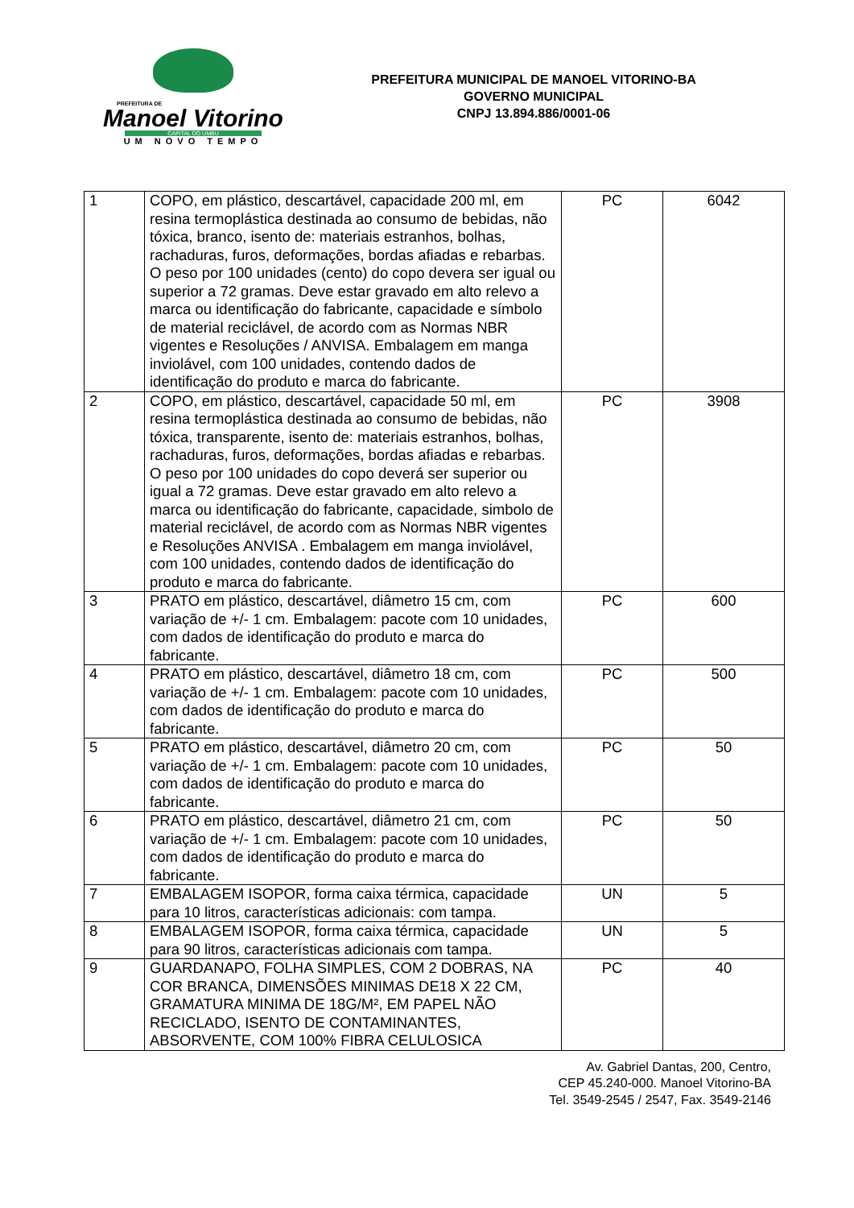PREFEITURA DE
Manoel Vitorino
CAPITAL DO UMBU
UM NOVO TEMPO
PREFEITURA MUNICIPAL DE MANOEL VITORINO-BA
GOVERNO MUNICIPAL
CNPJ 13.894.886/0001-06
| 1 | COPO, em plástico, descartável, capacidade 200 ml, em resina termoplástica destinada ao consumo de bebidas, não tóxica, branco, isento de: materiais estranhos, bolhas, rachaduras, furos, deformações, bordas afiadas e rebarbas. O peso por 100 unidades (cento) do copo devera ser igual ou superior a 72 gramas. Deve estar gravado em alto relevo a marca ou identificação do fabricante, capacidade e símbolo de material reciclável, de acordo com as Normas NBR vigentes e Resoluções / ANVISA. Embalagem em manga inviolável, com 100 unidades, contendo dados de identificação do produto e marca do fabricante. | PC | 6042 |
| 2 | COPO, em plástico, descartável, capacidade 50 ml, em resina termoplástica destinada ao consumo de bebidas, não tóxica, transparente, isento de: materiais estranhos, bolhas, rachaduras, furos, deformações, bordas afiadas e rebarbas. O peso por 100 unidades do copo deverá ser superior ou igual a 72 gramas. Deve estar gravado em alto relevo a marca ou identificação do fabricante, capacidade, simbolo de material reciclável, de acordo com as Normas NBR vigentes e Resoluções ANVISA . Embalagem em manga inviolável, com 100 unidades, contendo dados de identificação do produto e marca do fabricante. | PC | 3908 |
| 3 | PRATO em plástico, descartável, diâmetro 15 cm, com variação de +/- 1 cm. Embalagem: pacote com 10 unidades, com dados de identificação do produto e marca do fabricante. | PC | 600 |
| 4 | PRATO em plástico, descartável, diâmetro 18 cm, com variação de +/- 1 cm. Embalagem: pacote com 10 unidades, com dados de identificação do produto e marca do fabricante. | PC | 500 |
| 5 | PRATO em plástico, descartável, diâmetro 20 cm, com variação de +/- 1 cm. Embalagem: pacote com 10 unidades, com dados de identificação do produto e marca do fabricante. | PC | 50 |
| 6 | PRATO em plástico, descartável, diâmetro 21 cm, com variação de +/- 1 cm. Embalagem: pacote com 10 unidades, com dados de identificação do produto e marca do fabricante. | PC | 50 |
| 7 | EMBALAGEM ISOPOR, forma caixa térmica, capacidade para 10 litros, características adicionais: com tampa. | UN | 5 |
| 8 | EMBALAGEM ISOPOR, forma caixa térmica, capacidade para 90 litros, características adicionais com tampa. | UN | 5 |
| 9 | GUARDANAPO, FOLHA SIMPLES, COM 2 DOBRAS, NA COR BRANCA, DIMENSÕES MINIMAS DE18 X 22 CM, GRAMATURA MINIMA DE 18G/M², EM PAPEL NÃO RECICLADO, ISENTO DE CONTAMINANTES, ABSORVENTE, COM 100% FIBRA CELULOSICA | PC | 40 |
Av. Gabriel Dantas, 200, Centro,
CEP 45.240-000. Manoel Vitorino-BA
Tel. 3549-2545 / 2547, Fax. 3549-2146